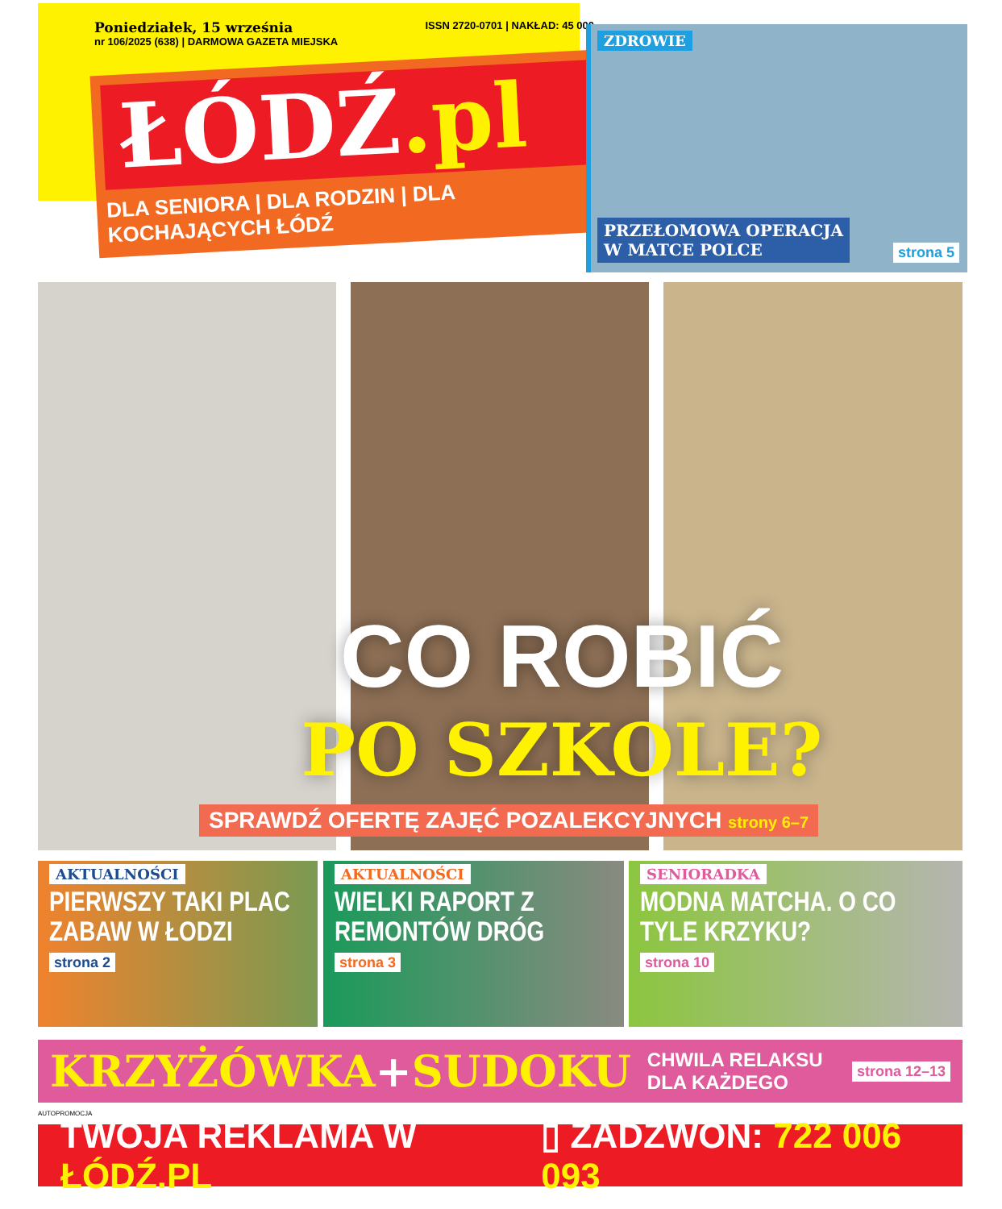Poniedziałek, 15 września
nr 106/2025 (638) | DARMOWA GAZETA MIEJSKA
ISSN 2720-0701 | NAKŁAD: 45 000
ŁÓDŹ.pl
DLA SENIORA | DLA RODZIN | DLA KOCHAJĄCYCH ŁÓDŹ
ZDROWIE
PRZEŁOMOWA OPERACJA
W MATCE POLCE
strona 5
CO ROBIĆ
PO SZKOLE?
SPRAWDŹ OFERTĘ ZAJĘĆ POZALEKCYJNYCH strony 6–7
AKTUALNOŚCI
PIERWSZY TAKI PLAC ZABAW W ŁODZI
strona 2
AKTUALNOŚCI
WIELKI RAPORT Z REMONTÓW DRÓG
strona 3
SENIORADKA
MODNA MATCHA. O CO TYLE KRZYKU?
strona 10
KRZYŻÓWKA+SUDOKU CHWILA RELAKSU
DLA KAŻDEGO strona 12–13
AUTOPROMOCJA
TWOJA REKLAMA W ŁÓDŹ.PL ▯ ZADZWOŃ: 722 006 093